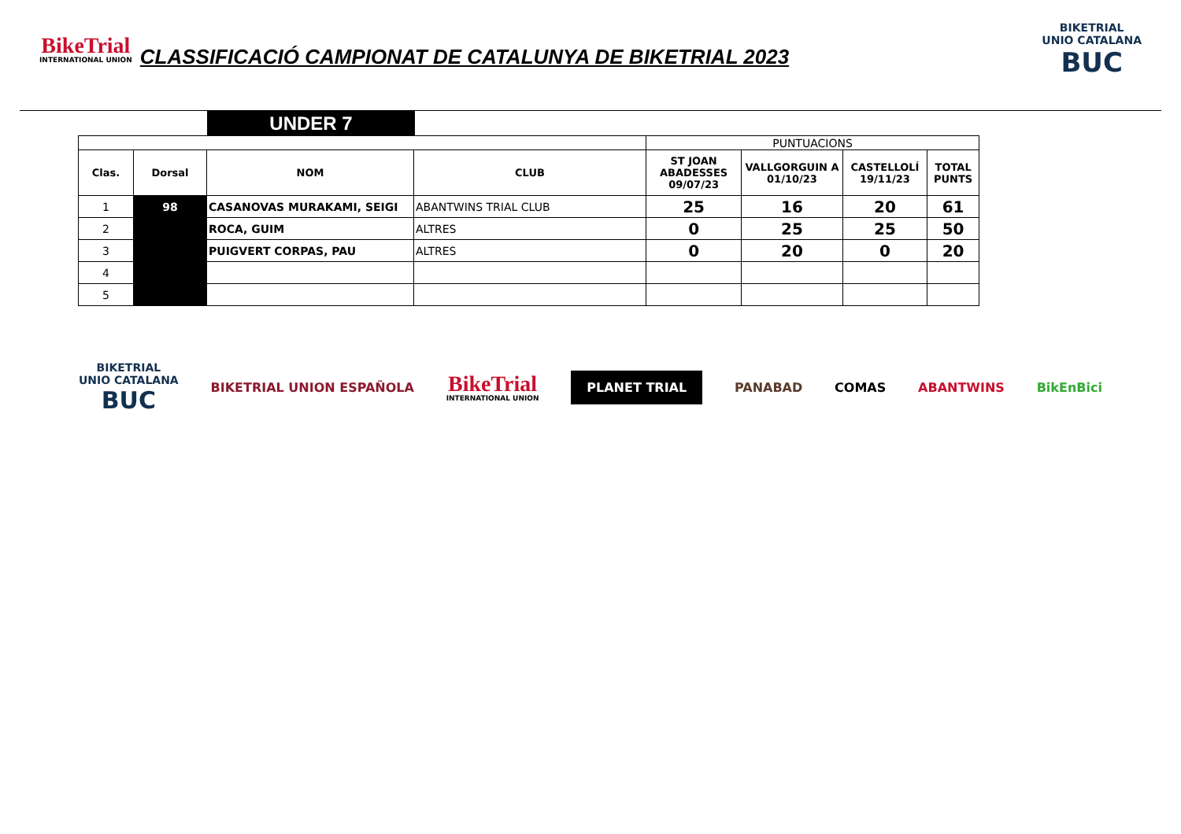BikeTrial
INTERNATIONAL UNION
CLASSIFICACIÓ CAMPIONAT DE CATALUNYA DE BIKETRIAL 2023
BIKETRIAL
UNIO CATALANA
BUC
UNDER 7
| | | | | PUNTUACIONS | | | |
| Clas. | Dorsal | NOM | CLUB | ST JOAN ABADESSES 09/07/23 | VALLGORGUIN A 01/10/23 | CASTELLOLÍ 19/11/23 | TOTAL PUNTS |
| 1 | 98 | CASANOVAS MURAKAMI, SEIGI | ABANTWINS TRIAL CLUB | 25 | 16 | 20 | 61 |
| 2 | | ROCA, GUIM | ALTRES | 0 | 25 | 25 | 50 |
| 3 | | PUIGVERT CORPAS, PAU | ALTRES | 0 | 20 | 0 | 20 |
| 4 | | | | | | | |
| 5 | | | | | | | |
BIKETRIAL
UNIO CATALANA
BUC
BIKETRIAL UNION ESPAÑOLA
BikeTrial
INTERNATIONAL UNION
PLANET TRIAL
PANABAD COMAS ABANTWINS BikEnBici